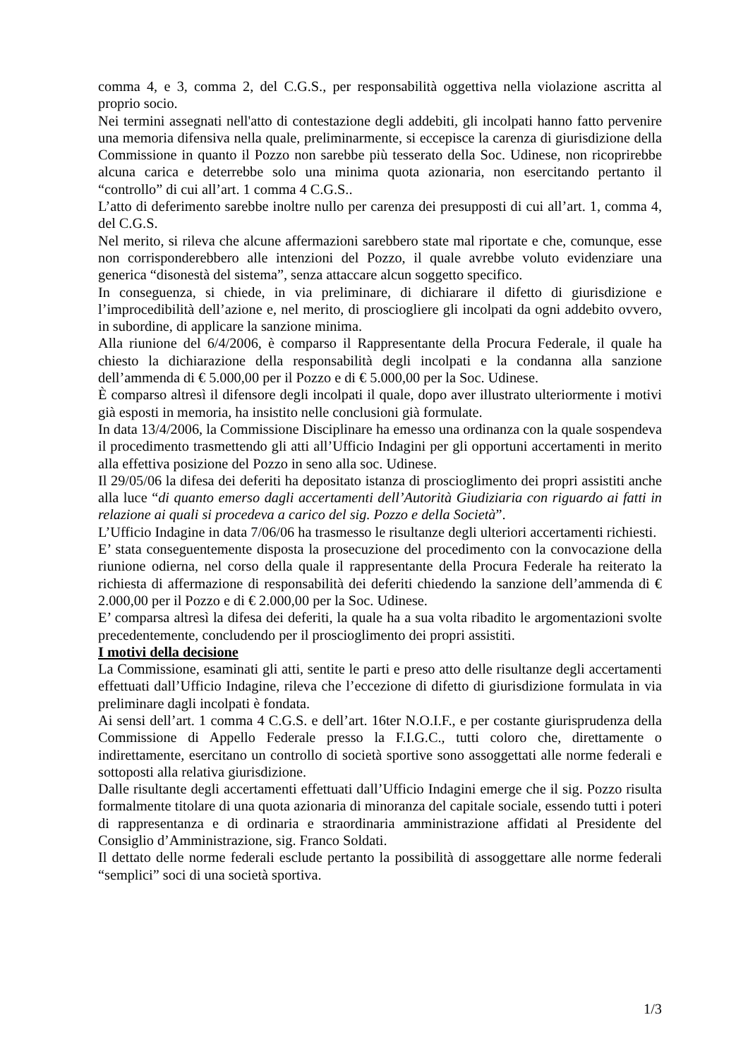comma 4, e 3, comma 2, del C.G.S., per responsabilità oggettiva nella violazione ascritta al proprio socio.
Nei termini assegnati nell'atto di contestazione degli addebiti, gli incolpati hanno fatto pervenire una memoria difensiva nella quale, preliminarmente, si eccepisce la carenza di giurisdizione della Commissione in quanto il Pozzo non sarebbe più tesserato della Soc. Udinese, non ricoprirebbe alcuna carica e deterrebbe solo una minima quota azionaria, non esercitando pertanto il “controllo” di cui all’art. 1 comma 4 C.G.S..
L’atto di deferimento sarebbe inoltre nullo per carenza dei presupposti di cui all’art. 1, comma 4, del C.G.S.
Nel merito, si rileva che alcune affermazioni sarebbero state mal riportate e che, comunque, esse non corrisponderebbero alle intenzioni del Pozzo, il quale avrebbe voluto evidenziare una generica “disonestà del sistema”, senza attaccare alcun soggetto specifico.
In conseguenza, si chiede, in via preliminare, di dichiarare il difetto di giurisdizione e l’improcedibilità dell’azione e, nel merito, di prosciogliere gli incolpati da ogni addebito ovvero, in subordine, di applicare la sanzione minima.
Alla riunione del 6/4/2006, è comparso il Rappresentante della Procura Federale, il quale ha chiesto la dichiarazione della responsabilità degli incolpati e la condanna alla sanzione dell’ammenda di € 5.000,00 per il Pozzo e di € 5.000,00 per la Soc. Udinese.
È comparso altresì il difensore degli incolpati il quale, dopo aver illustrato ulteriormente i motivi già esposti in memoria, ha insistito nelle conclusioni già formulate.
In data 13/4/2006, la Commissione Disciplinare ha emesso una ordinanza con la quale sospendeva il procedimento trasmettendo gli atti all’Ufficio Indagini per gli opportuni accertamenti in merito alla effettiva posizione del Pozzo in seno alla soc. Udinese.
Il 29/05/06 la difesa dei deferiti ha depositato istanza di proscioglimento dei propri assistiti anche alla luce “di quanto emerso dagli accertamenti dell’Autorità Giudiziaria con riguardo ai fatti in relazione ai quali si procedeva a carico del sig. Pozzo e della Società”.
L’Ufficio Indagine in data 7/06/06 ha trasmesso le risultanze degli ulteriori accertamenti richiesti.
E’ stata conseguentemente disposta la prosecuzione del procedimento con la convocazione della riunione odierna, nel corso della quale il rappresentante della Procura Federale ha reiterato la richiesta di affermazione di responsabilità dei deferiti chiedendo la sanzione dell’ammenda di € 2.000,00 per il Pozzo e di € 2.000,00 per la Soc. Udinese.
E’ comparsa altresì la difesa dei deferiti, la quale ha a sua volta ribadito le argomentazioni svolte precedentemente, concludendo per il proscioglimento dei propri assistiti.
I motivi della decisione
La Commissione, esaminati gli atti, sentite le parti e preso atto delle risultanze degli accertamenti effettuati dall’Ufficio Indagine, rileva che l’eccezione di difetto di giurisdizione formulata in via preliminare dagli incolpati è fondata.
Ai sensi dell’art. 1 comma 4 C.G.S. e dell’art. 16ter N.O.I.F., e per costante giurisprudenza della Commissione di Appello Federale presso la F.I.G.C., tutti coloro che, direttamente o indirettamente, esercitano un controllo di società sportive sono assoggettati alle norme federali e sottoposti alla relativa giurisdizione.
Dalle risultante degli accertamenti effettuati dall’Ufficio Indagini emerge che il sig. Pozzo risulta formalmente titolare di una quota azionaria di minoranza del capitale sociale, essendo tutti i poteri di rappresentanza e di ordinaria e straordinaria amministrazione affidati al Presidente del Consiglio d’Amministrazione, sig. Franco Soldati.
Il dettato delle norme federali esclude pertanto la possibilità di assoggettare alle norme federali “semplici” soci di una società sportiva.
1/3